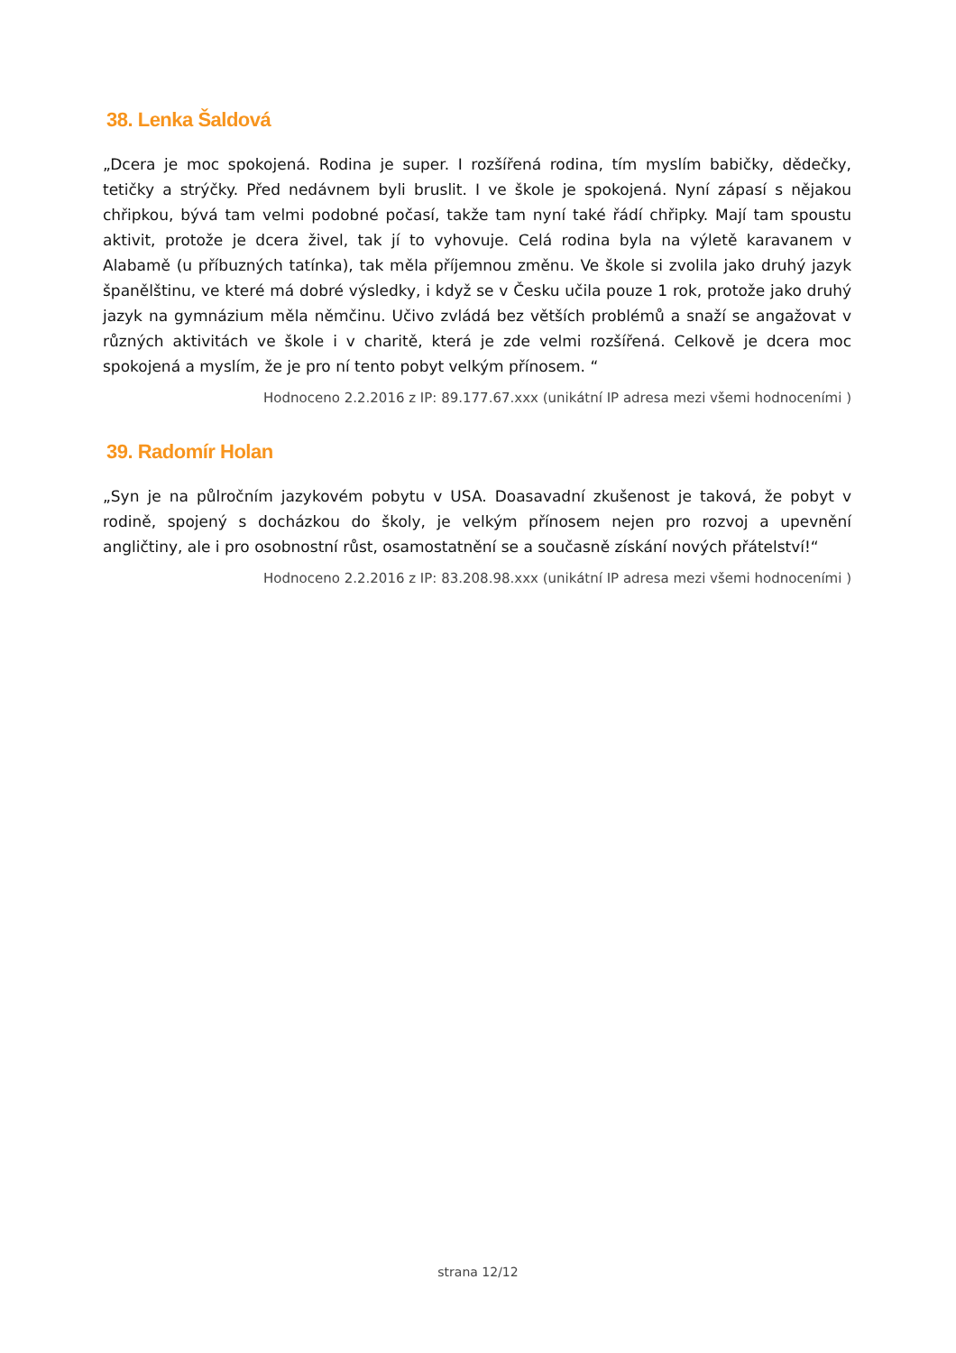38. Lenka Šaldová
„Dcera je moc spokojená. Rodina je super. I rozšířená rodina, tím myslím babičky, dědečky, tetičky a strýčky. Před nedávnem byli bruslit. I ve škole je spokojená. Nyní zápasí s nějakou chřipkou, bývá tam velmi podobné počasí, takže tam nyní také řádí chřipky. Mají tam spoustu aktivit, protože je dcera živel, tak jí to vyhovuje. Celá rodina byla na výletě karavanem v Alabamě (u příbuzných tatínka), tak měla příjemnou změnu. Ve škole si zvolila jako druhý jazyk španělštinu, ve které má dobré výsledky, i když se v Česku učila pouze 1 rok, protože jako druhý jazyk na gymnázium měla němčinu. Učivo zvládá bez větších problémů a snaží se angažovat v různých aktivitách ve škole i v charitě, která je zde velmi rozšířená. Celkově je dcera moc spokojená a myslím, že je pro ní tento pobyt velkým přínosem. “
Hodnoceno 2.2.2016 z IP: 89.177.67.xxx (unikátní IP adresa mezi všemi hodnoceními )
39. Radomír Holan
„Syn je na půlročním jazykovém pobytu v USA. Doasavadní zkušenost je taková, že pobyt v rodině, spojený s docházkou do školy, je velkým přínosem nejen pro rozvoj a upevnění angličtiny, ale i pro osobnostní růst, osamostatnění se a současně získání nových přátelství!“
Hodnoceno 2.2.2016 z IP: 83.208.98.xxx (unikátní IP adresa mezi všemi hodnoceními )
strana 12/12